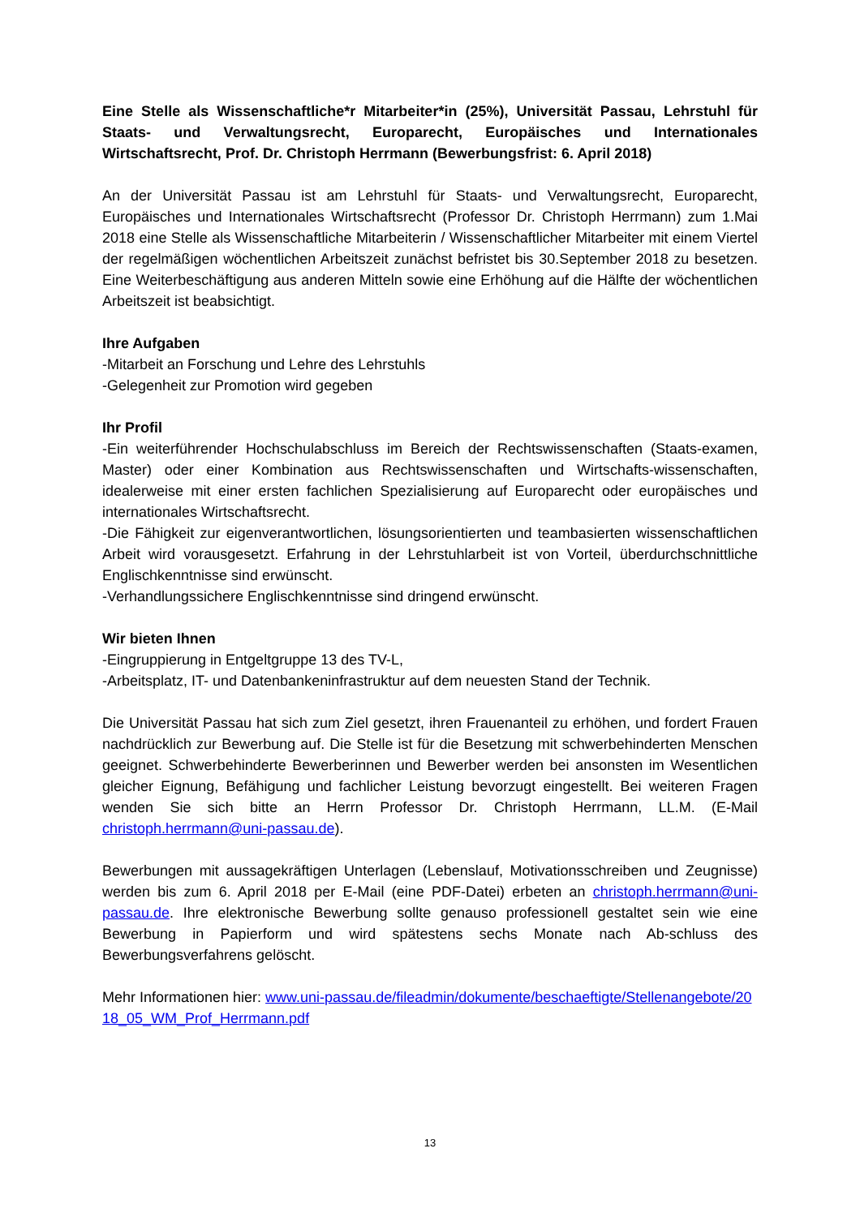Eine Stelle als Wissenschaftliche*r Mitarbeiter*in (25%), Universität Passau, Lehrstuhl für Staats- und Verwaltungsrecht, Europarecht, Europäisches und Internationales Wirtschaftsrecht, Prof. Dr. Christoph Herrmann (Bewerbungsfrist: 6. April 2018)
An der Universität Passau ist am Lehrstuhl für Staats- und Verwaltungsrecht, Europarecht, Europäisches und Internationales Wirtschaftsrecht (Professor Dr. Christoph Herrmann) zum 1.Mai 2018 eine Stelle als Wissenschaftliche Mitarbeiterin / Wissenschaftlicher Mitarbeiter mit einem Viertel der regelmäßigen wöchentlichen Arbeitszeit zunächst befristet bis 30.September 2018 zu besetzen. Eine Weiterbeschäftigung aus anderen Mitteln sowie eine Erhöhung auf die Hälfte der wöchentlichen Arbeitszeit ist beabsichtigt.
Ihre Aufgaben
-Mitarbeit an Forschung und Lehre des Lehrstuhls
-Gelegenheit zur Promotion wird gegeben
Ihr Profil
-Ein weiterführender Hochschulabschluss im Bereich der Rechtswissenschaften (Staats-examen, Master) oder einer Kombination aus Rechtswissenschaften und Wirtschafts-wissenschaften, idealerweise mit einer ersten fachlichen Spezialisierung auf Europarecht oder europäisches und internationales Wirtschaftsrecht.
-Die Fähigkeit zur eigenverantwortlichen, lösungsorientierten und teambasierten wissenschaftlichen Arbeit wird vorausgesetzt. Erfahrung in der Lehrstuhlarbeit ist von Vorteil, überdurchschnittliche Englischkenntnisse sind erwünscht.
-Verhandlungssichere Englischkenntnisse sind dringend erwünscht.
Wir bieten Ihnen
-Eingruppierung in Entgeltgruppe 13 des TV-L,
-Arbeitsplatz, IT- und Datenbankeninfrastruktur auf dem neuesten Stand der Technik.
Die Universität Passau hat sich zum Ziel gesetzt, ihren Frauenanteil zu erhöhen, und fordert Frauen nachdrücklich zur Bewerbung auf. Die Stelle ist für die Besetzung mit schwerbehinderten Menschen geeignet. Schwerbehinderte Bewerberinnen und Bewerber werden bei ansonsten im Wesentlichen gleicher Eignung, Befähigung und fachlicher Leistung bevorzugt eingestellt. Bei weiteren Fragen wenden Sie sich bitte an Herrn Professor Dr. Christoph Herrmann, LL.M. (E-Mail christoph.herrmann@uni-passau.de).
Bewerbungen mit aussagekräftigen Unterlagen (Lebenslauf, Motivationsschreiben und Zeugnisse) werden bis zum 6. April 2018 per E-Mail (eine PDF-Datei) erbeten an christoph.herrmann@uni-passau.de. Ihre elektronische Bewerbung sollte genauso professionell gestaltet sein wie eine Bewerbung in Papierform und wird spätestens sechs Monate nach Ab-schluss des Bewerbungsverfahrens gelöscht.
Mehr Informationen hier: www.uni-passau.de/fileadmin/dokumente/beschaeftigte/Stellenangebote/2018_05_WM_Prof_Herrmann.pdf
13